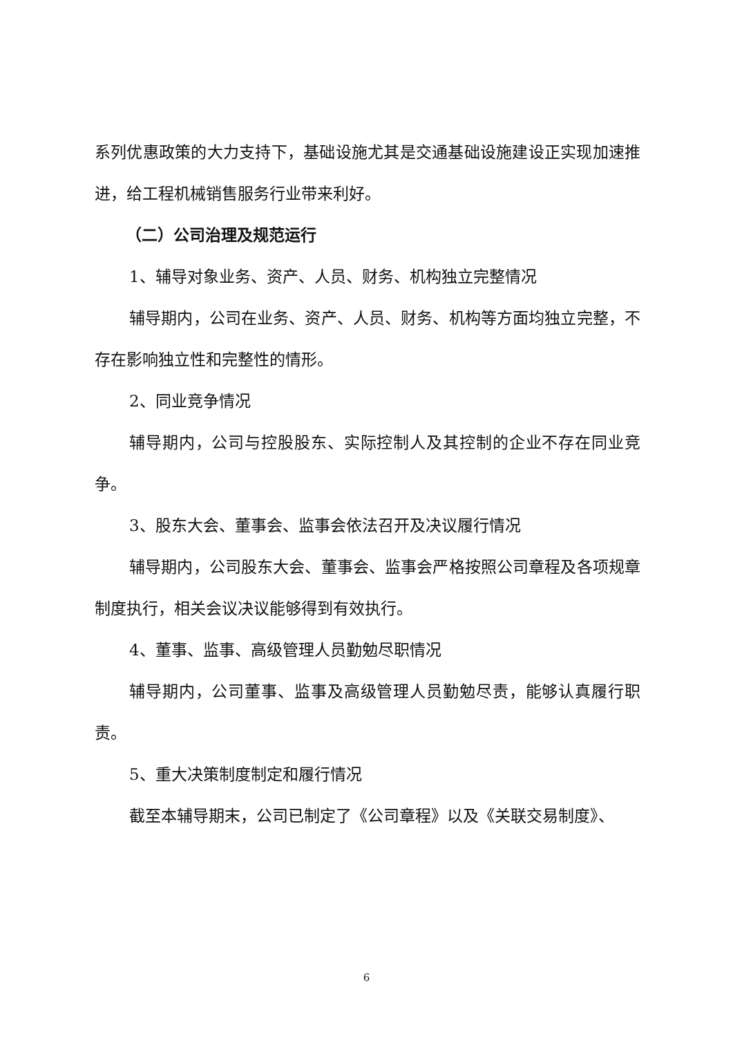系列优惠政策的大力支持下，基础设施尤其是交通基础设施建设正实现加速推进，给工程机械销售服务行业带来利好。
（二）公司治理及规范运行
1、辅导对象业务、资产、人员、财务、机构独立完整情况
辅导期内，公司在业务、资产、人员、财务、机构等方面均独立完整，不存在影响独立性和完整性的情形。
2、同业竞争情况
辅导期内，公司与控股股东、实际控制人及其控制的企业不存在同业竞争。
3、股东大会、董事会、监事会依法召开及决议履行情况
辅导期内，公司股东大会、董事会、监事会严格按照公司章程及各项规章制度执行，相关会议决议能够得到有效执行。
4、董事、监事、高级管理人员勤勉尽职情况
辅导期内，公司董事、监事及高级管理人员勤勉尽责，能够认真履行职责。
5、重大决策制度制定和履行情况
截至本辅导期末，公司已制定了《公司章程》以及《关联交易制度》、
6